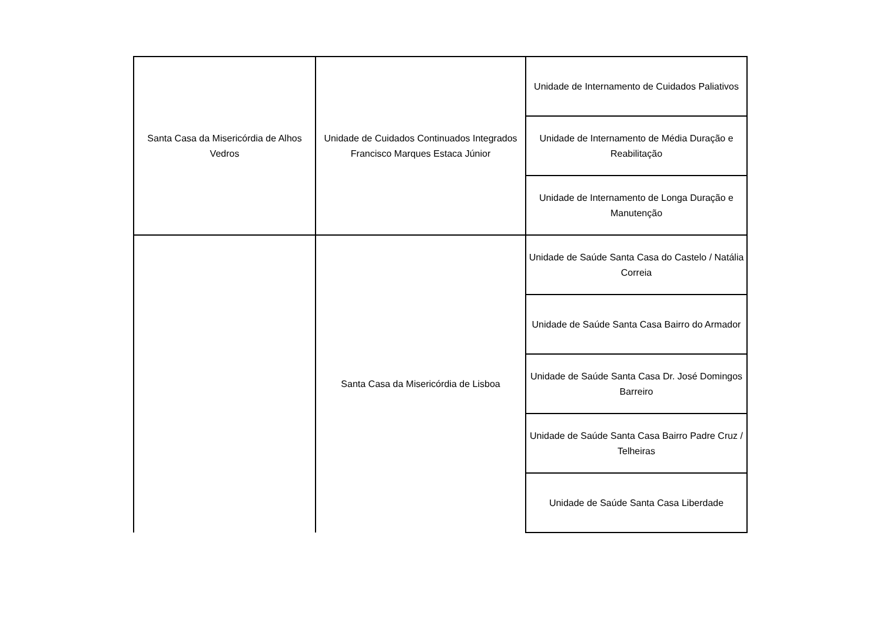| Santa Casa da Misericórdia de Alhos Vedros | Unidade de Cuidados Continuados Integrados Francisco Marques Estaca Júnior | Unidade de Internamento de Cuidados Paliativos |
| | | Unidade de Internamento de Média Duração e Reabilitação |
| | | Unidade de Internamento de Longa Duração e Manutenção |
| | Santa Casa da Misericórdia de Lisboa | Unidade de Saúde Santa Casa do Castelo / Natália Correia |
| | | Unidade de Saúde Santa Casa Bairro do Armador |
| | | Unidade de Saúde Santa Casa Dr. José Domingos Barreiro |
| | | Unidade de Saúde Santa Casa Bairro Padre Cruz / Telheiras |
| | | Unidade de Saúde Santa Casa Liberdade |